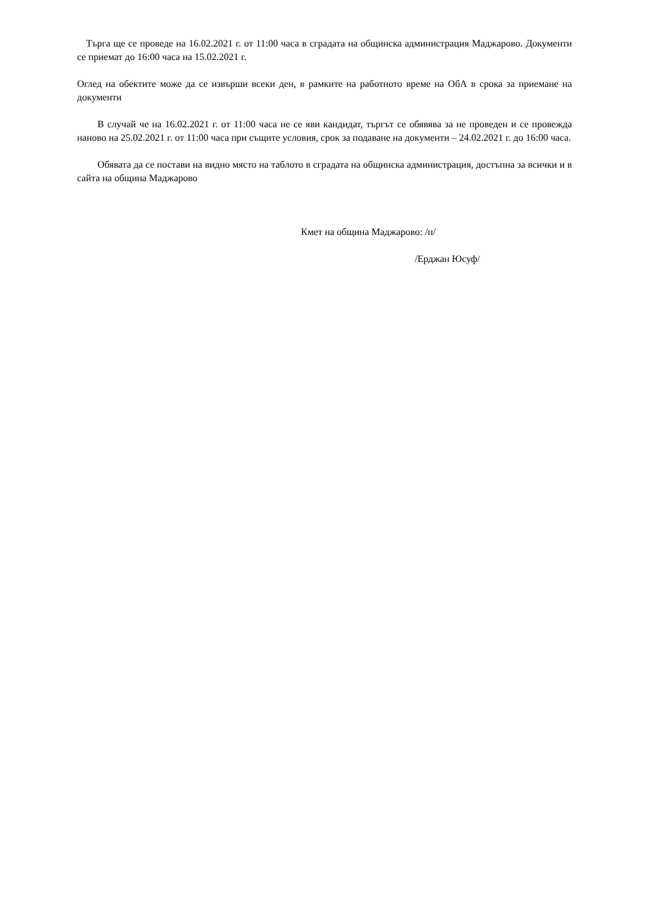Търга ще се проведе на 16.02.2021 г. от 11:00 часа в сградата на общинска администрация Маджарово. Документи се приемат до 16:00 часа на 15.02.2021 г.
Оглед на обектите може да се извърши всеки ден, в рамките на работното време на ОбА в срока за приемане на документи
В случай че на 16.02.2021 г. от 11:00 часа не се яви кандидат, търгът се обявява за не проведен и се провежда наново на 25.02.2021 г. от 11:00 часа при същите условия, срок за подаване на документи – 24.02.2021 г. до 16:00 часа.
Обявата да се постави на видно място на таблото в сградата на общинска администрация, достъпна за всички и в сайта на община Маджарово
Кмет на община Маджарово: /п/
/Ерджан Юсуф/